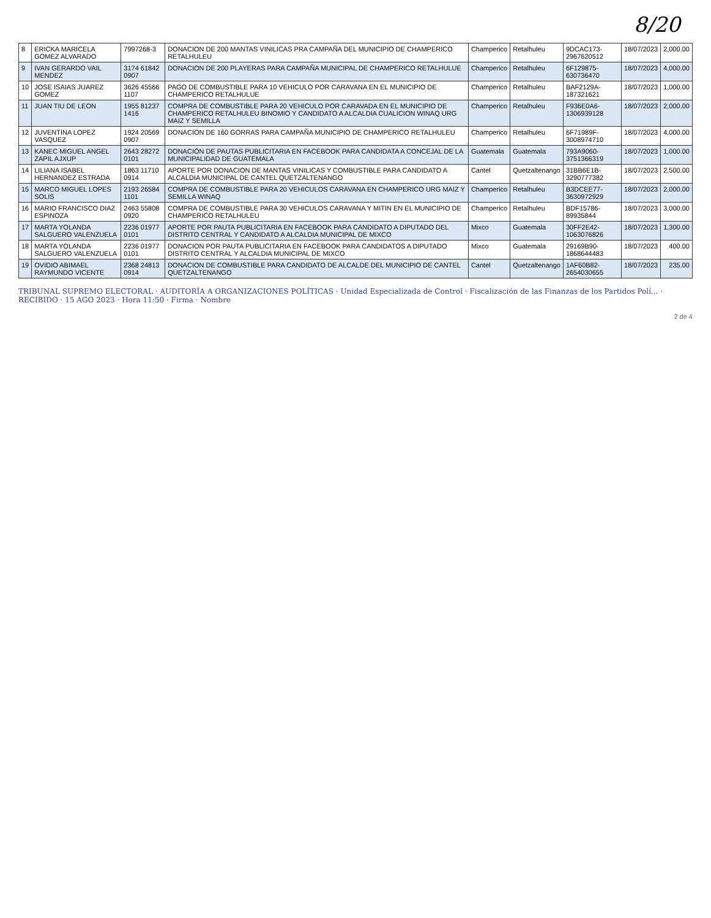8/20
| 8 | ERICKA MARICELA GOMEZ ALVARADO | 7997268-3 | DONACION DE 200 MANTAS VINILICAS PRA CAMPAÑA DEL MUNICIPIO DE CHAMPERICO RETALHULEU | Champerico | Retalhuleu | 9DCAC173-2967620512 | 18/07/2023 | 2,000.00 |
| 9 | IVAN GERARDO VAIL MENDEZ | 3174 61842 0907 | DONACION DE 200 PLAYERAS PARA CAMPAÑA MUNICIPAL DE CHAMPERICO RETALHULUE | Champerico | Retalhuleu | 6F129875-630736470 | 18/07/2023 | 4,000.00 |
| 10 | JOSE ISAIAS JUAREZ GOMEZ | 3626 45566 1107 | PAGO DE COMBUSTIBLE PARA 10 VEHICULO POR CARAVANA EN EL MUNICIPIO DE CHAMPERICO RETALHULUE | Champerico | Retalhuleu | BAF2129A-187321621 | 18/07/2023 | 1,000.00 |
| 11 | JUAN TIU DE LEON | 1955 81237 1416 | COMPRA DE COMBUSTIBLE PARA 20 VEHICULO POR CARAVADA EN EL MUNICIPIO DE CHAMPERICO RETALHULEU BINOMIO Y CANDIDATO A ALCALDIA CUALICION WINAQ URG MAIZ Y SEMILLA | Champerico | Retalhuleu | F936E0A6-1306939128 | 18/07/2023 | 2,000.00 |
| 12 | JUVENTINA LOPEZ VASQUEZ | 1924 20569 0907 | DONACION DE 160 GORRAS PARA CAMPAÑA MUNICIPIO DE CHAMPERICO RETALHULEU | Champerico | Retalhuleu | 6F71989F-3008974710 | 18/07/2023 | 4,000.00 |
| 13 | KANEC MIGUEL ANGEL ZAPIL AJXUP | 2643 28272 0101 | DONACIÓN DE PAUTAS PUBLICITARIA EN FACEBOOK PARA CANDIDATA A CONCEJAL DE LA MUNICIPALIDAD DE GUATEMALA | Guatemala | Guatemala | 793A9060-3751366319 | 18/07/2023 | 1,000.00 |
| 14 | LILIANA ISABEL HERNANDEZ ESTRADA | 1863 11710 0914 | APORTE POR DONACION DE MANTAS VINILICAS Y COMBUSTIBLE PARA CANDIDATO A ALCALDIA MUNICIPAL DE CANTEL QUETZALTENANGO | Cantel | Quetzaltenango | 31BB6E1B-3290777382 | 18/07/2023 | 2,500.00 |
| 15 | MARCO MIGUEL LOPES SOLIS | 2193 26584 1101 | COMPRA DE COMBUSTIBLE PARA 20 VEHICULOS CARAVANA EN CHAMPERICO URG MAIZ Y SEMILLA WINAQ | Champerico | Retalhuleu | B3DCEE77-3630972929 | 18/07/2023 | 2,000.00 |
| 16 | MARIO FRANCISCO DIAZ ESPINOZA | 2463 55808 0920 | COMPRA DE COMBUSTIBLE PARA 30 VEHICULOS CARAVANA Y MITIN EN EL MUNICIPIO DE CHAMPERICO RETALHULEU | Champerico | Retalhuleu | BDF15786-89935844 | 18/07/2023 | 3,000.00 |
| 17 | MARTA YOLANDA SALGUERO VALENZUELA | 2236 01977 0101 | APORTE POR PAUTA PUBLICITARIA EN FACEBOOK PARA CANDIDATO A DIPUTADO DEL DISTRITO CENTRAL Y CANDIDATO A ALCALDIA MUNICIPAL DE MIXCO | Mixco | Guatemala | 30FF2E42-1063076826 | 18/07/2023 | 1,300.00 |
| 18 | MARTA YOLANDA SALGUERO VALENZUELA | 2236 01977 0101 | DONACION POR PAUTA PUBLICITARIA EN FACEBOOK PARA CANDIDATOS A DIPUTADO DISTRITO CENTRAL Y ALCALDIA MUNICIPAL DE MIXCO | Mixco | Guatemala | 29169B90-1868644483 | 18/07/2023 | 400.00 |
| 19 | OVIDIO ABIMAEL RAYMUNDO VICENTE | 2368 24813 0914 | DONACION DE COMBUSTIBLE PARA CANDIDATO DE ALCALDE DEL MUNICIPIO DE CANTEL QUETZALTENANGO | Cantel | Quetzaltenango | 1AF60B82-2654030655 | 18/07/2023 | 235.00 |
TRIBUNAL SUPREMO ELECTORAL · AUDITORÍA A ORGANIZACIONES POLÍTICAS · Unidad Especializada de Control · Fiscalización de las Finanzas de los Partidos Polí... · RECIBIDO · 15 AGO 2023 · Hora 11:50 · Firma · Nombre
2 de 4